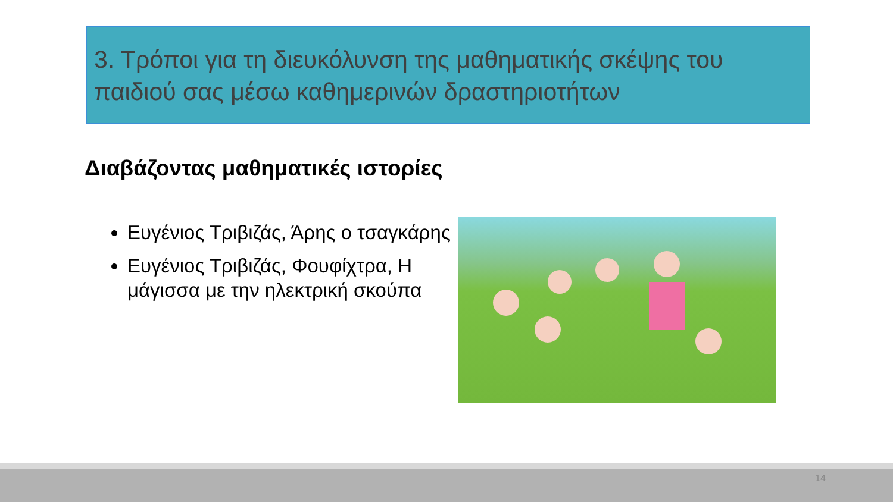3. Τρόποι για τη διευκόλυνση της μαθηματικής σκέψης του παιδιού σας μέσω καθημερινών δραστηριοτήτων
Διαβάζοντας μαθηματικές ιστορίες
Ευγένιος Τριβιζάς, Άρης ο τσαγκάρης
Ευγένιος Τριβιζάς, Φουφίχτρα, Η μάγισσα με την ηλεκτρική σκούπα
14